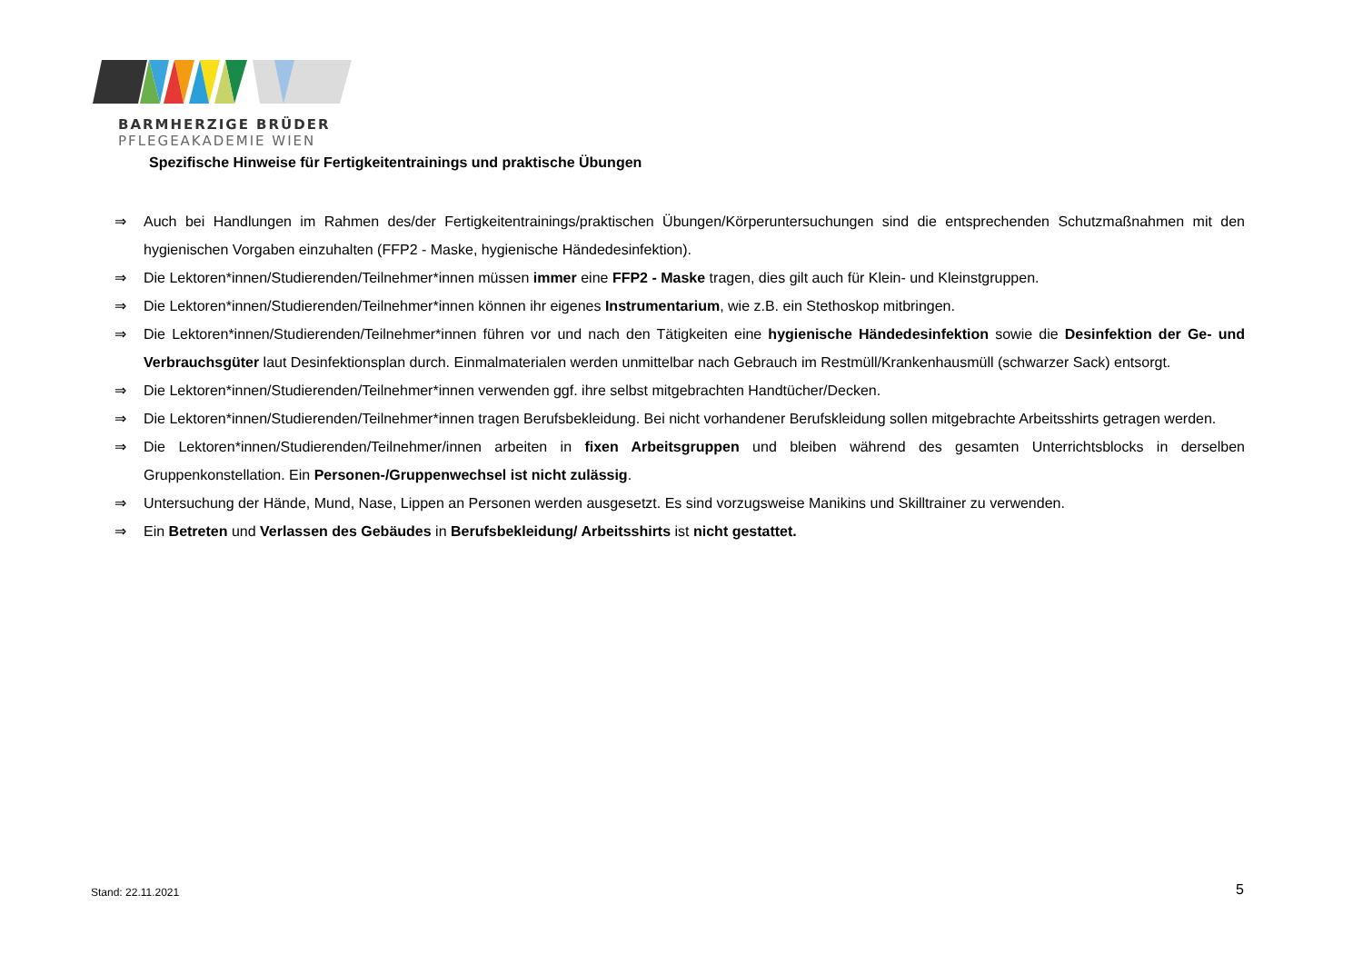BARMHERZIGE BRÜDER
PFLEGEAKADEMIE WIEN
Spezifische Hinweise für Fertigkeitentrainings und praktische Übungen
⇒ Auch bei Handlungen im Rahmen des/der Fertigkeitentrainings/praktischen Übungen/Körperuntersuchungen sind die entsprechenden Schutzmaßnahmen mit den hygienischen Vorgaben einzuhalten (FFP2 - Maske, hygienische Händedesinfektion).
⇒ Die Lektoren*innen/Studierenden/Teilnehmer*innen müssen immer eine FFP2 - Maske tragen, dies gilt auch für Klein- und Kleinstgruppen.
⇒ Die Lektoren*innen/Studierenden/Teilnehmer*innen können ihr eigenes Instrumentarium, wie z.B. ein Stethoskop mitbringen.
⇒ Die Lektoren*innen/Studierenden/Teilnehmer*innen führen vor und nach den Tätigkeiten eine hygienische Händedesinfektion sowie die Desinfektion der Ge- und Verbrauchsgüter laut Desinfektionsplan durch. Einmalmaterialen werden unmittelbar nach Gebrauch im Restmüll/Krankenhausmüll (schwarzer Sack) entsorgt.
⇒ Die Lektoren*innen/Studierenden/Teilnehmer*innen verwenden ggf. ihre selbst mitgebrachten Handtücher/Decken.
⇒ Die Lektoren*innen/Studierenden/Teilnehmer*innen tragen Berufsbekleidung. Bei nicht vorhandener Berufskleidung sollen mitgebrachte Arbeitsshirts getragen werden.
⇒ Die Lektoren*innen/Studierenden/Teilnehmer/innen arbeiten in fixen Arbeitsgruppen und bleiben während des gesamten Unterrichtsblocks in derselben Gruppenkonstellation. Ein Personen-/Gruppenwechsel ist nicht zulässig.
⇒ Untersuchung der Hände, Mund, Nase, Lippen an Personen werden ausgesetzt. Es sind vorzugsweise Manikins und Skilltrainer zu verwenden.
⇒ Ein Betreten und Verlassen des Gebäudes in Berufsbekleidung/ Arbeitsshirts ist nicht gestattet.
Stand: 22.11.2021 5